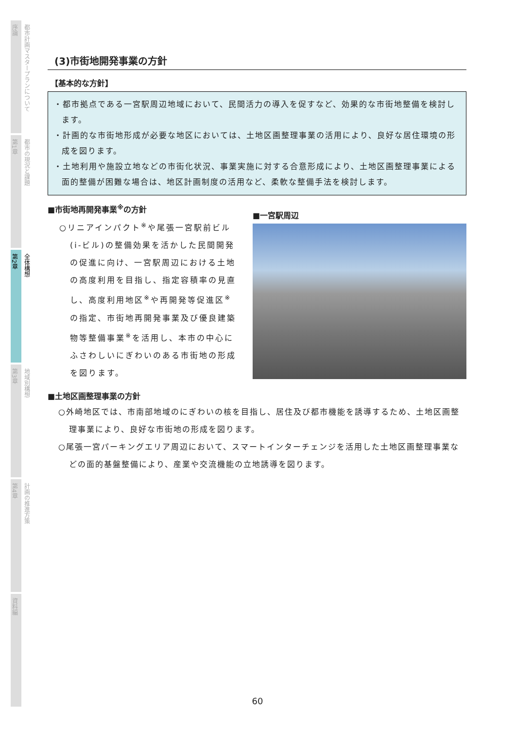序論
都市計画マスタープランについて
第1章
都市の現況と課題
第2章
全体構想
第3章
地域別構想
第4章
計画の推進方策
資料編
(3)市街地開発事業の方針
【基本的な方針】
・都市拠点である一宮駅周辺地域において、民間活力の導入を促すなど、効果的な市街地整備を検討します。
・計画的な市街地形成が必要な地区においては、土地区画整理事業の活用により、良好な居住環境の形成を図ります。
・土地利用や施設立地などの市街化状況、事業実施に対する合意形成により、土地区画整理事業による面的整備が困難な場合は、地区計画制度の活用など、柔軟な整備手法を検討します。
■市街地再開発事業<sup>※</sup>の方針
○リニアインパクト<sup>※</sup>や尾張一宮駅前ビル(i-ビル)の整備効果を活かした民間開発の促進に向け、一宮駅周辺における土地の高度利用を目指し、指定容積率の見直し、高度利用地区<sup>※</sup>や再開発等促進区<sup>※</sup>の指定、市街地再開発事業及び優良建築物等整備事業<sup>※</sup>を活用し、本市の中心にふさわしいにぎわいのある市街地の形成を図ります。
■一宮駅周辺
■土地区画整理事業の方針
○外崎地区では、市南部地域のにぎわいの核を目指し、居住及び都市機能を誘導するため、土地区画整理事業により、良好な市街地の形成を図ります。
○尾張一宮パーキングエリア周辺において、スマートインターチェンジを活用した土地区画整理事業などの面的基盤整備により、産業や交流機能の立地誘導を図ります。
60